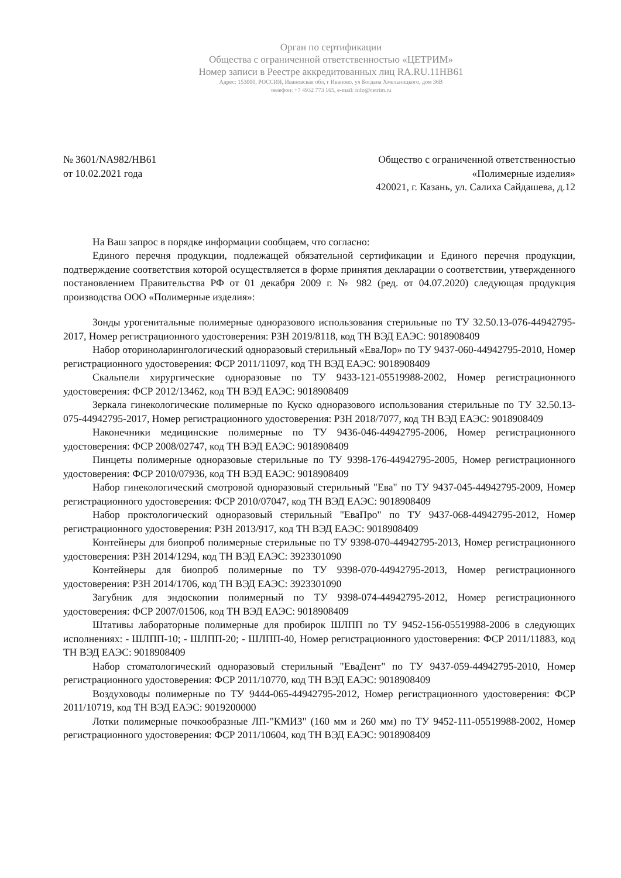Орган по сертификации
Общества с ограниченной ответственностью «ЦЕТРИМ»
Номер записи в Реестре аккредитованных лиц RA.RU.11НВ61
Адрес: 153000, РОССИЯ, Ивановская обл, г Иваново, ул Богдана Хмельницкого, дом 36В
телефон: +7 4932 773 165, e-mail: info@cetrim.ru
№ 3601/NA982/HB61
от 10.02.2021 года
Общество с ограниченной ответственностью
«Полимерные изделия»
420021, г. Казань, ул. Салиха Сайдашева, д.12
На Ваш запрос в порядке информации сообщаем, что согласно:
Единого перечня продукции, подлежащей обязательной сертификации и Единого перечня продукции, подтверждение соответствия которой осуществляется в форме принятия декларации о соответствии, утвержденного постановлением Правительства РФ от 01 декабря 2009 г. № 982 (ред. от 04.07.2020) следующая продукция производства ООО «Полимерные изделия»:
Зонды урогенитальные полимерные одноразового использования стерильные по ТУ 32.50.13-076-44942795-2017, Номер регистрационного удостоверения: РЗН 2019/8118, код ТН ВЭД ЕАЭС: 9018908409
Набор оториноларингологический одноразовый стерильный «ЕваЛор» по ТУ 9437-060-44942795-2010, Номер регистрационного удостоверения: ФСР 2011/11097, код ТН ВЭД ЕАЭС: 9018908409
Скальпели хирургические одноразовые по ТУ 9433-121-05519988-2002, Номер регистрационного удостоверения: ФСР 2012/13462, код ТН ВЭД ЕАЭС: 9018908409
Зеркала гинекологические полимерные по Куско одноразового использования стерильные по ТУ 32.50.13-075-44942795-2017, Номер регистрационного удостоверения: РЗН 2018/7077, код ТН ВЭД ЕАЭС: 9018908409
Наконечники медицинские полимерные по ТУ 9436-046-44942795-2006, Номер регистрационного удостоверения: ФСР 2008/02747, код ТН ВЭД ЕАЭС: 9018908409
Пинцеты полимерные одноразовые стерильные по ТУ 9398-176-44942795-2005, Номер регистрационного удостоверения: ФСР 2010/07936, код ТН ВЭД ЕАЭС: 9018908409
Набор гинекологический смотровой одноразовый стерильный "Ева" по ТУ 9437-045-44942795-2009, Номер регистрационного удостоверения: ФСР 2010/07047, код ТН ВЭД ЕАЭС: 9018908409
Набор проктологический одноразовый стерильный "ЕваПро" по ТУ 9437-068-44942795-2012, Номер регистрационного удостоверения: РЗН 2013/917, код ТН ВЭД ЕАЭС: 9018908409
Контейнеры для биопроб полимерные стерильные по ТУ 9398-070-44942795-2013, Номер регистрационного удостоверения: РЗН 2014/1294, код ТН ВЭД ЕАЭС: 3923301090
Контейнеры для биопроб полимерные по ТУ 9398-070-44942795-2013, Номер регистрационного удостоверения: РЗН 2014/1706, код ТН ВЭД ЕАЭС: 3923301090
Загубник для эндоскопии полимерный по ТУ 9398-074-44942795-2012, Номер регистрационного удостоверения: ФСР 2007/01506, код ТН ВЭД ЕАЭС: 9018908409
Штативы лабораторные полимерные для пробирок ШЛПП по ТУ 9452-156-05519988-2006 в следующих исполнениях: - ШЛПП-10; - ШЛПП-20; - ШЛПП-40, Номер регистрационного удостоверения: ФСР 2011/11883, код ТН ВЭД ЕАЭС: 9018908409
Набор стоматологический одноразовый стерильный "ЕваДент" по ТУ 9437-059-44942795-2010, Номер регистрационного удостоверения: ФСР 2011/10770, код ТН ВЭД ЕАЭС: 9018908409
Воздуховоды полимерные по ТУ 9444-065-44942795-2012, Номер регистрационного удостоверения: ФСР 2011/10719, код ТН ВЭД ЕАЭС: 9019200000
Лотки полимерные почкообразные ЛП-"КМИЗ" (160 мм и 260 мм) по ТУ 9452-111-05519988-2002, Номер регистрационного удостоверения: ФСР 2011/10604, код ТН ВЭД ЕАЭС: 9018908409